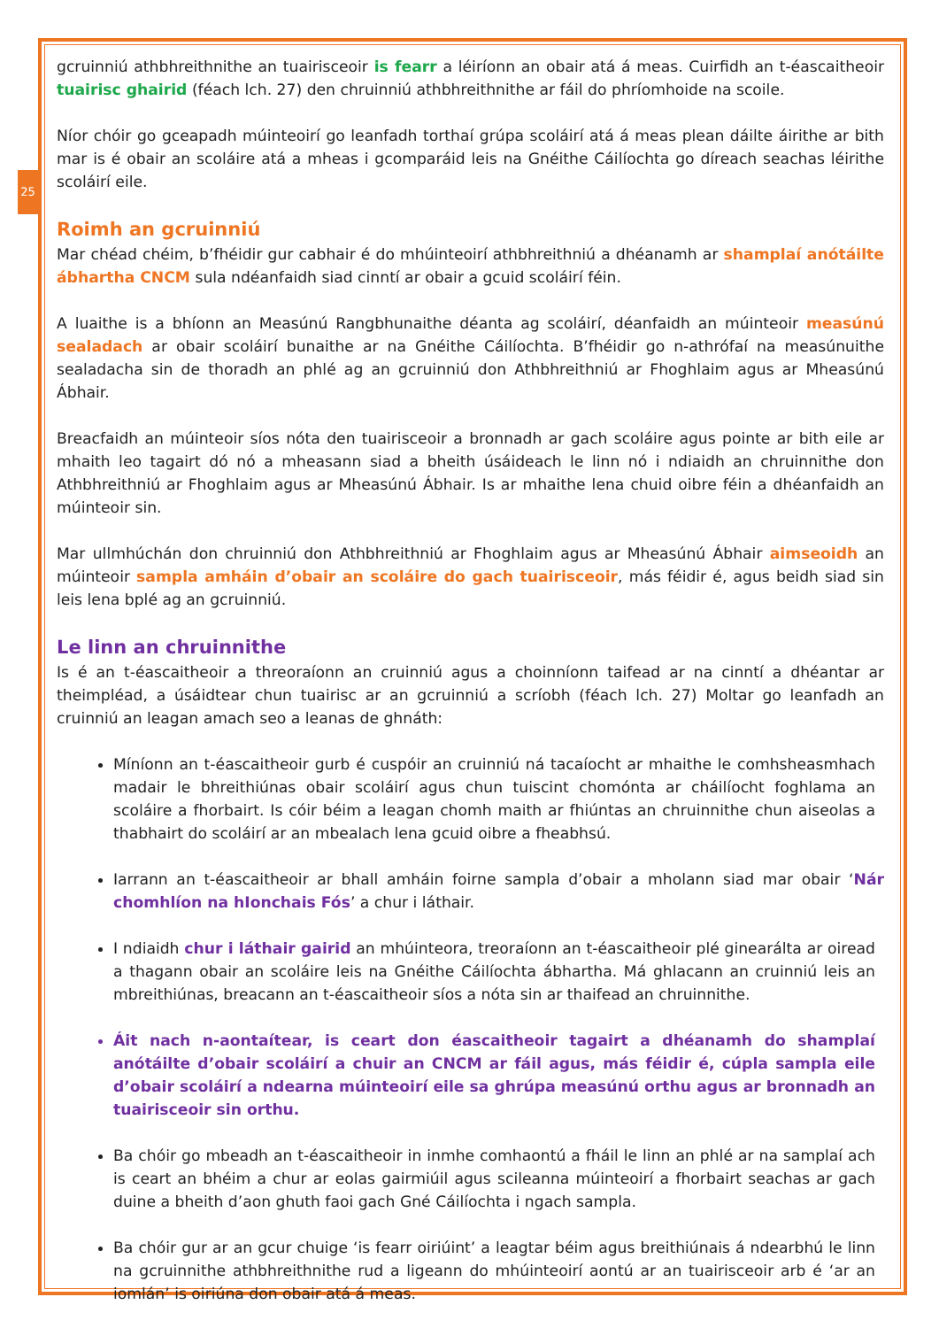25
gcruinniú athbhreithnithe an tuairisceoir is fearr a léiríonn an obair atá á meas. Cuirfidh an t-éascaitheoir tuairisc ghairid (féach lch. 27) den chruinniú athbhreithnithe ar fáil do phríomhoide na scoile.
Níor chóir go gceapadh múinteoirí go leanfadh torthaí grúpa scoláirí atá á meas plean dáilte áirithe ar bith mar is é obair an scoláire atá a mheas i gcomparáid leis na Gnéithe Cáilíochta go díreach seachas léirithe scoláirí eile.
Roimh an gcruinniú
Mar chéad chéim, b’fhéidir gur cabhair é do mhúinteoirí athbhreithniú a dhéanamh ar shamplaí anótáilte ábhartha CNCM sula ndéanfaidh siad cinntí ar obair a gcuid scoláirí féin.
A luaithe is a bhíonn an Measúnú Rangbhunaithe déanta ag scoláirí, déanfaidh an múinteoir measúnú sealadach ar obair scoláirí bunaithe ar na Gnéithe Cáilíochta. B’fhéidir go n-athrófaí na measúnuithe sealadacha sin de thoradh an phlé ag an gcruinniú don Athbhreithniú ar Fhoghlaim agus ar Mheasúnú Ábhair.
Breacfaidh an múinteoir síos nóta den tuairisceoir a bronnadh ar gach scoláire agus pointe ar bith eile ar mhaith leo tagairt dó nó a mheasann siad a bheith úsáideach le linn nó i ndiaidh an chruinnithe don Athbhreithniú ar Fhoghlaim agus ar Mheasúnú Ábhair. Is ar mhaithe lena chuid oibre féin a dhéanfaidh an múinteoir sin.
Mar ullmhúchán don chruinniú don Athbhreithniú ar Fhoghlaim agus ar Mheasúnú Ábhair aimseoidh an múinteoir sampla amháin d’obair an scoláire do gach tuairisceoir, más féidir é, agus beidh siad sin leis lena bplé ag an gcruinniú.
Le linn an chruinnithe
Is é an t-éascaitheoir a threoraíonn an cruinniú agus a choinníonn taifead ar na cinntí a dhéantar ar theimpléad, a úsáidtear chun tuairisc ar an gcruinniú a scríobh (féach lch. 27) Moltar go leanfadh an cruinniú an leagan amach seo a leanas de ghnáth:
Míníonn an t-éascaitheoir gurb é cuspóir an cruinniú ná tacaíocht ar mhaithe le comhsheasmhach madair le bhreithiúnas obair scoláirí agus chun tuiscint chomónta ar cháilíocht foghlama an scoláire a fhorbairt. Is cóir béim a leagan chomh maith ar fhiúntas an chruinnithe chun aiseolas a thabhairt do scoláirí ar an mbealach lena gcuid oibre a fheabhsú.
Iarrann an t-éascaitheoir ar bhall amháin foirne sampla d’obair a mholann siad mar obair ‘Nár chomhlíon na hIonchais Fós’ a chur i láthair.
I ndiaidh chur i láthair gairid an mhúinteora, treoraíonn an t-éascaitheoir plé ginearálta ar oiread a thagann obair an scoláire leis na Gnéithe Cáilíochta ábhartha. Má ghlacann an cruinniú leis an mbreithiúnas, breacann an t-éascaitheoir síos a nóta sin ar thaifead an chruinnithe.
Áit nach n-aontaítear, is ceart don éascaitheoir tagairt a dhéanamh do shamplaí anótáilte d’obair scoláirí a chuir an CNCM ar fáil agus, más féidir é, cúpla sampla eile d’obair scoláirí a ndearna múinteoirí eile sa ghrúpa measúnú orthu agus ar bronnadh an tuairisceoir sin orthu.
Ba chóir go mbeadh an t-éascaitheoir in inmhe comhaontú a fháil le linn an phlé ar na samplaí ach is ceart an bhéim a chur ar eolas gairmiúil agus scileanna múinteoirí a fhorbairt seachas ar gach duine a bheith d’aon ghuth faoi gach Gné Cáilíochta i ngach sampla.
Ba chóir gur ar an gcur chuige ‘is fearr oiriúint’ a leagtar béim agus breithiúnais á ndearbhú le linn na gcruinnithe athbhreithnithe rud a ligeann do mhúinteoirí aontú ar an tuairisceoir arb é ‘ar an iomlán’ is oiriúna don obair atá á meas.